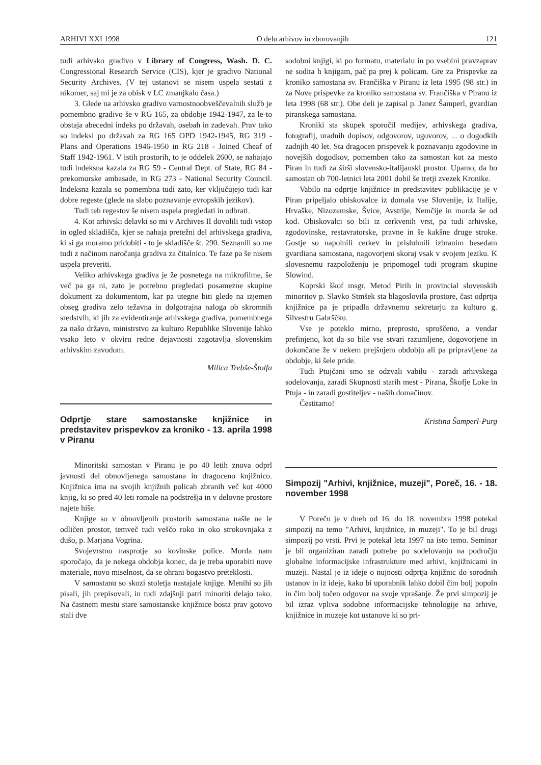ARHIVI XXI 1998 O delu arhivov in zborovanjih 121
tudi arhivsko gradivo v Library of Congress, Wash. D. C. Congressional Research Service (CIS), kjer je gradivo National Security Archives. (V tej ustanovi se nisem uspela sestati z nikomer, saj mi je za obisk v LC zmanjkalo časa.)
3. Glede na arhivsko gradivo varnostnoobveščevalnih služb je pomembno gradivo še v RG 165, za obdobje 1942-1947, za le-to obstaja abecedni indeks po državah, osebah in zadevah. Prav tako so indeksi po državah za RG 165 OPD 1942-1945, RG 319 - Plans and Operations 1946-1950 in RG 218 - Joined Cheaf of Staff 1942-1961. V istih prostorih, to je oddelek 2600, se nahajajo tudi indeksna kazala za RG 59 - Central Dept. of State, RG 84 - prekomorske ambasade, in RG 273 - National Security Council. Indeksna kazala so pomembna tudi zato, ker vključujejo tudi kar dobre regeste (glede na slabo poznavanje evropskih jezikov).
Tudi teh regestov še nisem uspela pregledati in odbrati.
4. Kot arhivski delavki so mi v Archives II dovolili tudi vstop in ogled skladišča, kjer se nahaja pretežni del arhivskega gradiva, ki si ga moramo pridobiti - to je skladišče št. 290. Seznanili so me tudi z načinom naročanja gradiva za čitalnico. Te faze pa še nisem uspela preveriti.
Veliko arhivskega gradiva je že posnetega na mikrofilme, še več pa ga ni, zato je potrebno pregledati posamezne skupine dokument za dokumentom, kar pa utegne biti glede na izjemen obseg gradiva zelo težavna in dolgotrajna naloga ob skromnih sredstvih, ki jih za evidentiranje arhivskega gradiva, pomembnega za našo državo, ministrstvo za kulturo Republike Slovenije lahko vsako leto v okviru redne dejavnosti zagotavlja slovenskim arhivskim zavodom.
Milica Trebše-Štolfa
Odprtje stare samostanske knjižnice in predstavitev prispevkov za kroniko - 13. aprila 1998 v Piranu
Minoritski samostan v Piranu je po 40 letih znova odprl javnosti del obnovljenega samostana in dragoceno knjižnico. Knjižnica ima na svojih knjižnih policah zbranih več kot 4000 knjig, ki so pred 40 leti romale na podstrešja in v delovne prostore najete hiše.
Knjige so v obnovljenih prostorih samostana našle ne le odličen prostor, temveč tudi veščo roko in oko strokovnjaka z dušo, p. Marjana Vogrina.
Svojevrstno nasprotje so kovinske police. Morda nam sporočajo, da je nekega obdobja konec, da je treba uporabiti nove materiale, novo miselnost, da se ohrani bogastvo preteklosti.
V samostanu so skozi stoletja nastajale knjige. Menihi so jih pisali, jih prepisovali, in tudi zdajšnji patri minoriti delajo tako. Na častnem mestu stare samostanske knjižnice bosta prav gotovo stali dve
sodobni knjigi, ki po formatu, materialu in po vsebini pravzaprav ne sodita h knjigam, pač pa prej k policam. Gre za Prispevke za kroniko samostana sv. Frančiška v Piranu iz leta 1995 (98 str.) in za Nove prispevke za kroniko samostana sv. Frančiška v Piranu iz leta 1998 (68 str.). Obe deli je zapisal p. Janez Šamperl, gvardian piranskega samostana.
Kroniki sta skupek sporočil medijev, arhivskega gradiva, fotografij, uradnih dopisov, odgovorov, ugovorov, ... o dogodkih zadnjih 40 let. Sta dragocen prispevek k poznavanju zgodovine in novejših dogodkov, pomemben tako za samostan kot za mesto Piran in tudi za širši slovensko-italijanski prostor. Upamo, da bo samostan ob 700-letnici leta 2001 dobil še tretji zvezek Kronike.
Vabilo na odprtje knjižnice in predstavitev publikacije je v Piran pripeljalo obiskovalce iz domala vse Slovenije, iz Italije, Hrvaške, Nizozemske, Švice, Avstrije, Nemčije in morda še od kod. Obiskovalci so bili iz cerkvenih vrst, pa tudi arhivske, zgodovinske, restavratorske, pravne in še kakšne druge stroke. Gostje so napolnili cerkev in prisluhnili izbranim besedam gvardiana samostana, nagovorjeni skoraj vsak v svojem jeziku. K slovesnemu razpoloženju je pripomogel tudi program skupine Slowind.
Koprski škof msgr. Metod Pirih in provincial slovenskih minoritov p. Slavko Stmšek sta blagoslovila prostore, čast odprtja knjižnice pa je pripadla državnemu sekretarju za kulturo g. Silvestru Gabrščku.
Vse je poteklo mirno, preprosto, sproščeno, a vendar prefinjeno, kot da so bile vse stvari razumljene, dogovorjene in dokončane že v nekem prejšnjem obdobju ali pa pripravljene za obdobje, ki šele pride.
Tudi Ptujčani smo se odzvali vabilu - zaradi arhivskega sodelovanja, zaradi Skupnosti starih mest - Pirana, Škofje Loke in Ptuja - in zaradi gostiteljev - naših domačinov.
Čestitamo!
Kristina Šamperl-Purg
Simpozij "Arhivi, knjižnice, muzeji", Poreč, 16. - 18. november 1998
V Poreču je v dneh od 16. do 18. novembra 1998 potekal simpozij na temo "Arhivi, knjižnice, in muzeji". To je bil drugi simpozij po vrsti. Prvi je potekal leta 1997 na isto temo. Seminar je bil organiziran zaradi potrebe po sodelovanju na področju globalne informacijske infrastrukture med arhivi, knjižnicami in muzeji. Nastal je iz ideje o nujnosti odprtja knjižnic do sorodnih ustanov in iz ideje, kako bi uporabnik lahko dobil čim bolj popoln in čim bolj točen odgovor na svoje vprašanje. Že prvi simpozij je bil izraz vpliva sodobne informacijske tehnologije na arhive, knjižnice in muzeje kot ustanove ki so pri-